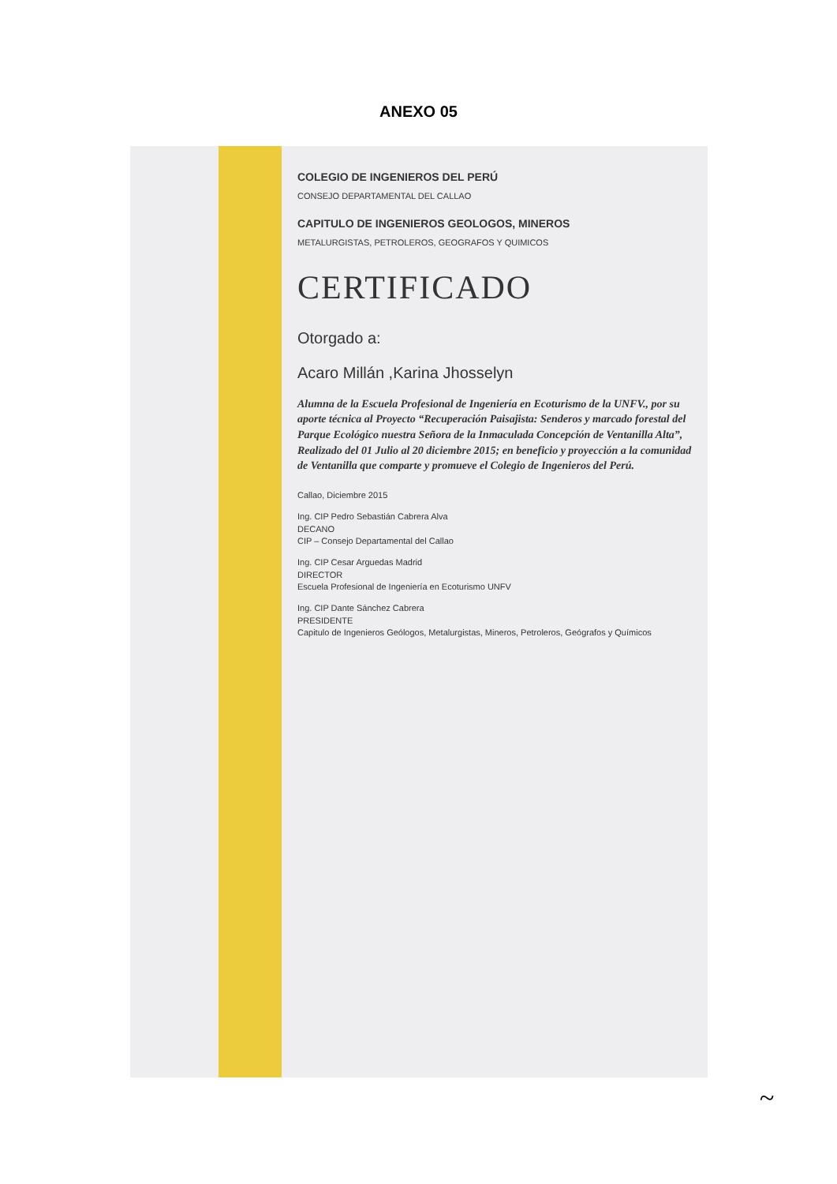ANEXO 05
COLEGIO DE INGENIEROS DEL PERÚ
CONSEJO DEPARTAMENTAL DEL CALLAO
CAPITULO DE INGENIEROS GEOLOGOS, MINEROS
METALURGISTAS, PETROLEROS, GEOGRAFOS Y QUIMICOS
CERTIFICADO
Otorgado a:
Acaro Millán ,Karina Jhosselyn
Alumna de la Escuela Profesional de Ingeniería en Ecoturismo de la UNFV., por su aporte técnica al Proyecto “Recuperación Paisajista: Senderos y marcado forestal del Parque Ecológico nuestra Señora de la Inmaculada Concepción de Ventanilla Alta”, Realizado del 01 Julio al 20 diciembre 2015; en beneficio y proyección a la comunidad de Ventanilla que comparte y promueve el Colegio de Ingenieros del Perú.
Callao, Diciembre 2015
Ing. CIP Pedro Sebastián Cabrera Alva
DECANO
CIP – Consejo Departamental del Callao
Ing. CIP Cesar Arguedas Madrid
DIRECTOR
Escuela Profesional de Ingeniería en Ecoturismo UNFV
Ing. CIP Dante Sánchez Cabrera
PRESIDENTE
Capitulo de Ingenieros Geólogos, Metalurgistas, Mineros, Petroleros, Geógrafos y Químicos
~